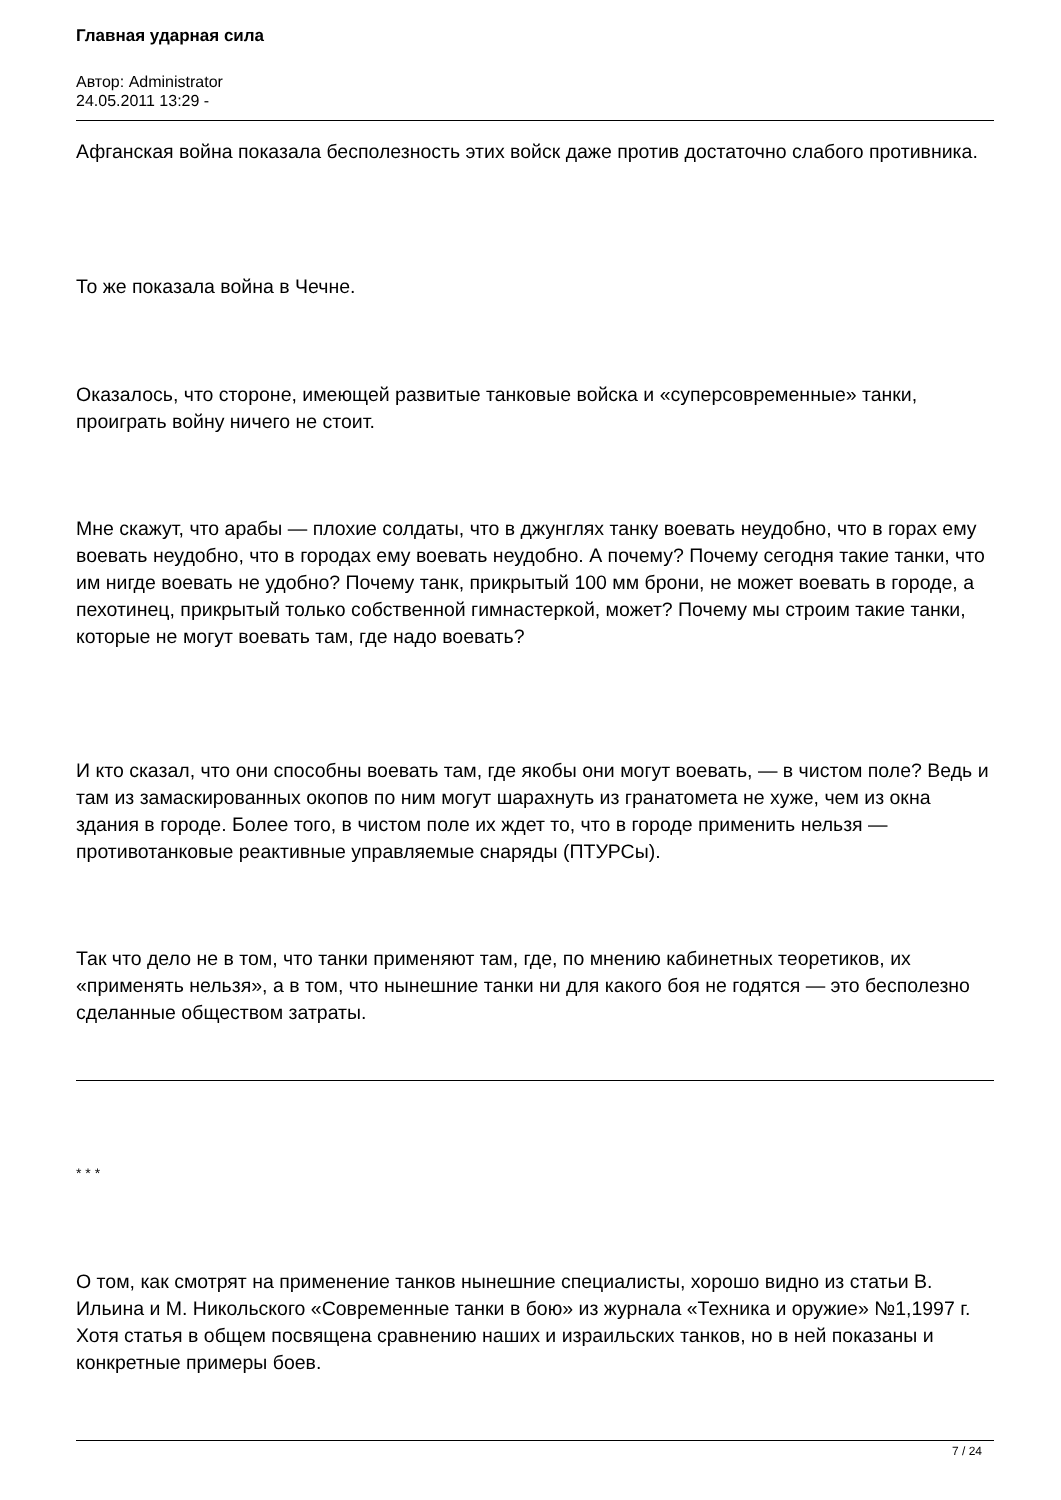Главная ударная сила
Автор: Administrator
24.05.2011 13:29 -
Афганская война показала бесполезность этих войск даже против достаточно слабого противника.
То же показала война в Чечне.
Оказалось, что стороне, имеющей развитые танковые войска и «суперсовременные» танки, проиграть войну ничего не стоит.
Мне скажут, что арабы — плохие солдаты, что в джунглях танку воевать неудобно, что в горах ему воевать неудобно, что в городах ему воевать неудобно. А почему? Почему сегодня такие танки, что им нигде воевать не удобно? Почему танк, прикрытый 100 мм брони, не может воевать в городе, а пехотинец, прикрытый только собственной гимнастеркой, может? Почему мы строим такие танки, которые не могут воевать там, где надо воевать?
И кто сказал, что они способны воевать там, где якобы они могут воевать, — в чистом поле? Ведь и там из замаскированных окопов по ним могут шарахнуть из гранатомета не хуже, чем из окна здания в городе. Более того, в чистом поле их ждет то, что в городе применить нельзя — противотанковые реактивные управляемые снаряды (ПТУРСы).
Так что дело не в том, что танки применяют там, где, по мнению кабинетных теоретиков, их «применять нельзя», а в том, что нынешние танки ни для какого боя не годятся — это бесполезно сделанные обществом затраты.
* * *
О том, как смотрят на применение танков нынешние специалисты, хорошо видно из статьи В. Ильина и М. Никольского «Современные танки в бою» из журнала «Техника и оружие» №1,1997 г. Хотя статья в общем посвящена сравнению наших и израильских танков, но в ней показаны и конкретные примеры боев.
7 / 24